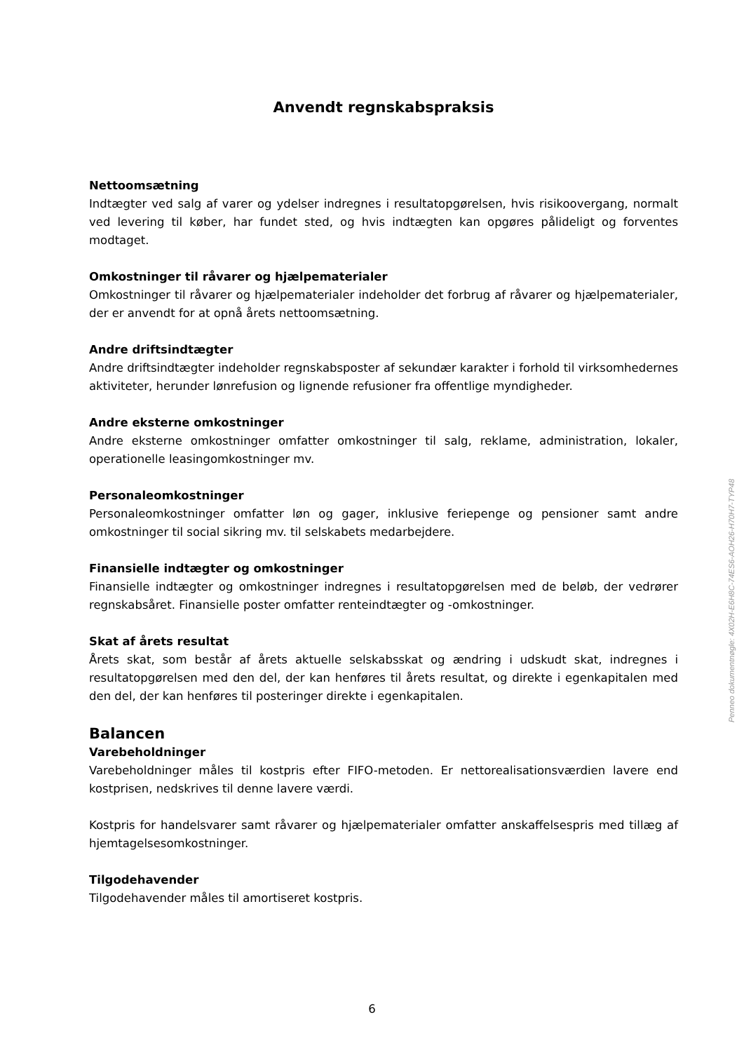Anvendt regnskabspraksis
Nettoomsætning
Indtægter ved salg af varer og ydelser indregnes i resultatopgørelsen, hvis risikoovergang, normalt ved levering til køber, har fundet sted, og hvis indtægten kan opgøres pålideligt og forventes modtaget.
Omkostninger til råvarer og hjælpematerialer
Omkostninger til råvarer og hjælpematerialer indeholder det forbrug af råvarer og hjælpematerialer, der er anvendt for at opnå årets nettoomsætning.
Andre driftsindtægter
Andre driftsindtægter indeholder regnskabsposter af sekundær karakter i forhold til virksomhedernes aktiviteter, herunder lønrefusion og lignende refusioner fra offentlige myndigheder.
Andre eksterne omkostninger
Andre eksterne omkostninger omfatter omkostninger til salg, reklame, administration, lokaler, operationelle leasingomkostninger mv.
Personaleomkostninger
Personaleomkostninger omfatter løn og gager, inklusive feriepenge og pensioner samt andre omkostninger til social sikring mv. til selskabets medarbejdere.
Finansielle indtægter og omkostninger
Finansielle indtægter og omkostninger indregnes i resultatopgørelsen med de beløb, der vedrører regnskabsåret. Finansielle poster omfatter renteindtægter og -omkostninger.
Skat af årets resultat
Årets skat, som består af årets aktuelle selskabsskat og ændring i udskudt skat, indregnes i resultatopgørelsen med den del, der kan henføres til årets resultat, og direkte i egenkapitalen med den del, der kan henføres til posteringer direkte i egenkapitalen.
Balancen
Varebeholdninger
Varebeholdninger måles til kostpris efter FIFO-metoden. Er nettorealisationsværdien lavere end kostprisen, nedskrives til denne lavere værdi.
Kostpris for handelsvarer samt råvarer og hjælpematerialer omfatter anskaffelsespris med tillæg af hjemtagelsesomkostninger.
Tilgodehavender
Tilgodehavender måles til amortiseret kostpris.
6
Penneo dokumentnøgle: 4X02H-E6H8C-74ES6-AOH26-H70H7-TYP48